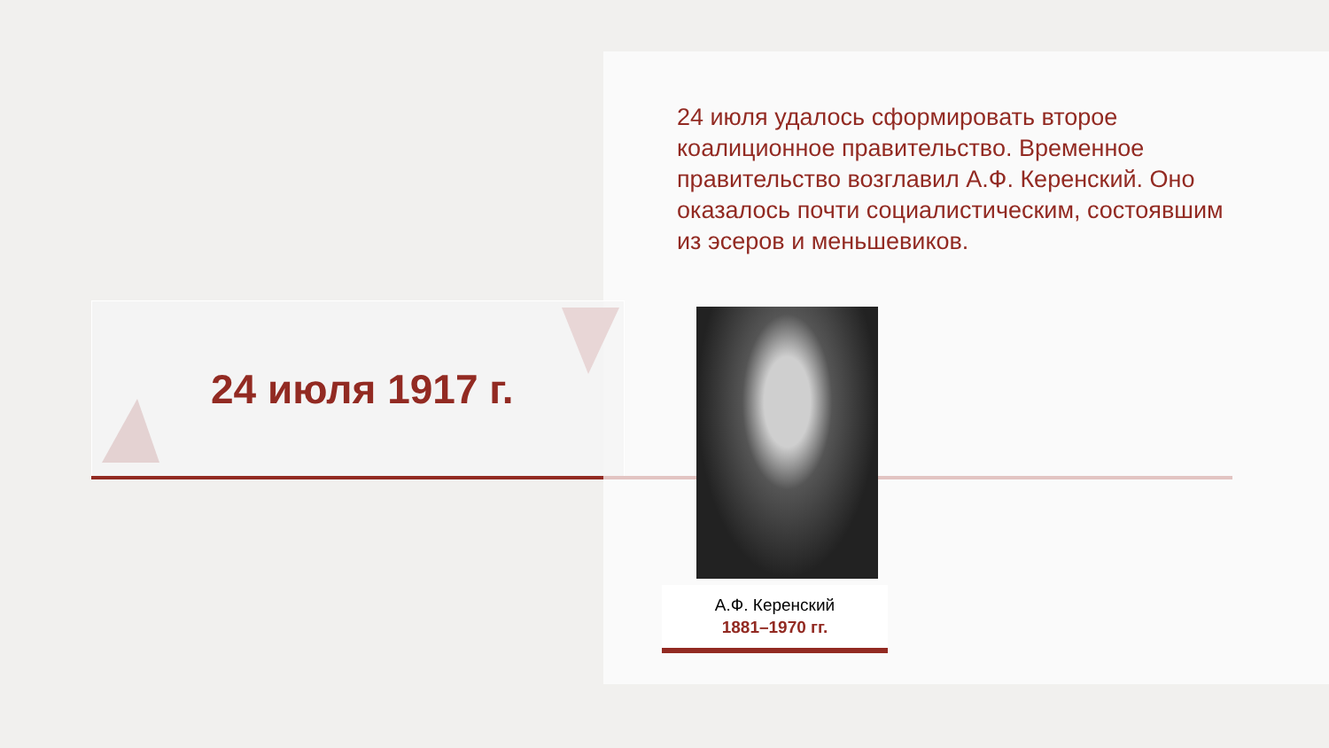24 июля 1917 г.
24 июля удалось сформировать второе коалиционное правительство. Временное правительство возглавил А.Ф. Керенский. Оно оказалось почти социалистическим, состоявшим из эсеров и меньшевиков.
А.Ф. Керенский
1881–1970 гг.